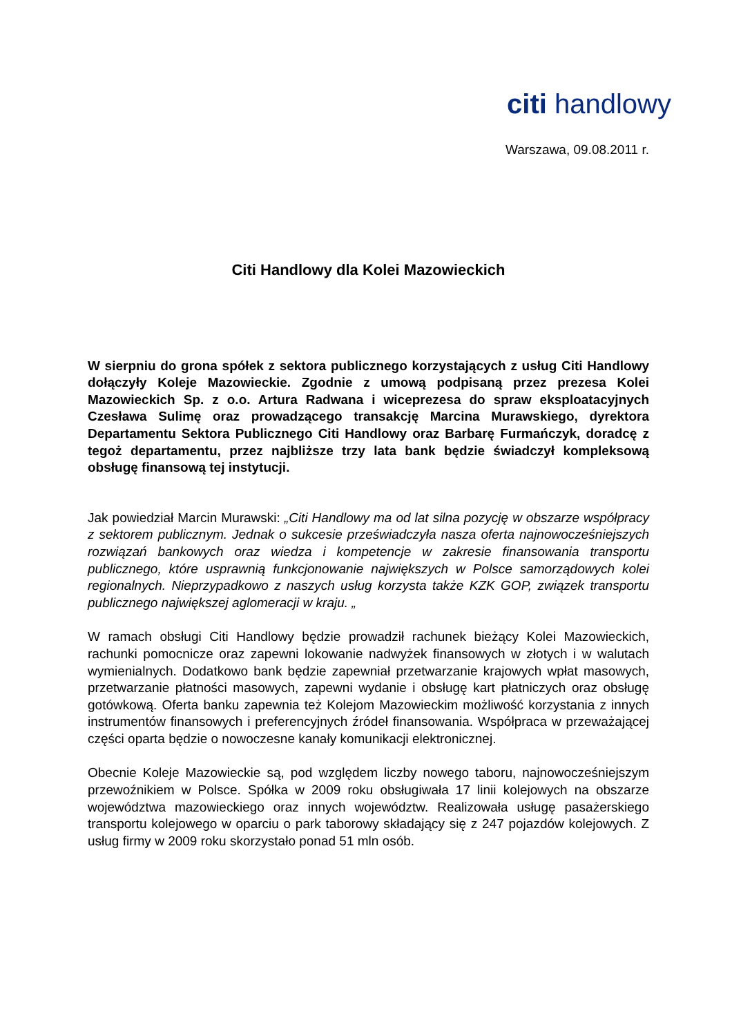citi handlowy
Warszawa, 09.08.2011 r.
Citi Handlowy dla Kolei Mazowieckich
W sierpniu do grona spółek z sektora publicznego korzystających z usług Citi Handlowy dołączyły Koleje Mazowieckie. Zgodnie z umową podpisaną przez prezesa Kolei Mazowieckich Sp. z o.o. Artura Radwana i wiceprezesa do spraw eksploatacyjnych Czesława Sulimę oraz prowadzącego transakcję Marcina Murawskiego, dyrektora Departamentu Sektora Publicznego Citi Handlowy oraz Barbarę Furmańczyk, doradcę z tegoż departamentu, przez najbliższe trzy lata bank będzie świadczył kompleksową obsługę finansową tej instytucji.
Jak powiedział Marcin Murawski: „Citi Handlowy ma od lat silna pozycję w obszarze współpracy z sektorem publicznym. Jednak o sukcesie przeświadczyła nasza oferta najnowocześniejszych rozwiązań bankowych oraz wiedza i kompetencje w zakresie finansowania transportu publicznego, które usprawnią funkcjonowanie największych w Polsce samorządowych kolei regionalnych. Nieprzypadkowo z naszych usług korzysta także KZK GOP, związek transportu publicznego największej aglomeracji w kraju. „
W ramach obsługi Citi Handlowy będzie prowadził rachunek bieżący Kolei Mazowieckich, rachunki pomocnicze oraz zapewni lokowanie nadwyżek finansowych w złotych i w walutach wymienialnych. Dodatkowo bank będzie zapewniał przetwarzanie krajowych wpłat masowych, przetwarzanie płatności masowych, zapewni wydanie i obsługę kart płatniczych oraz obsługę gotówkową. Oferta banku zapewnia też Kolejom Mazowieckim możliwość korzystania z innych instrumentów finansowych i preferencyjnych źródeł finansowania. Współpraca w przeważającej części oparta będzie o nowoczesne kanały komunikacji elektronicznej.
Obecnie Koleje Mazowieckie są, pod względem liczby nowego taboru, najnowocześniejszym przewoźnikiem w Polsce. Spółka w 2009 roku obsługiwała 17 linii kolejowych na obszarze województwa mazowieckiego oraz innych województw. Realizowała usługę pasażerskiego transportu kolejowego w oparciu o park taborowy składający się z 247 pojazdów kolejowych. Z usług firmy w 2009 roku skorzystało ponad 51 mln osób.